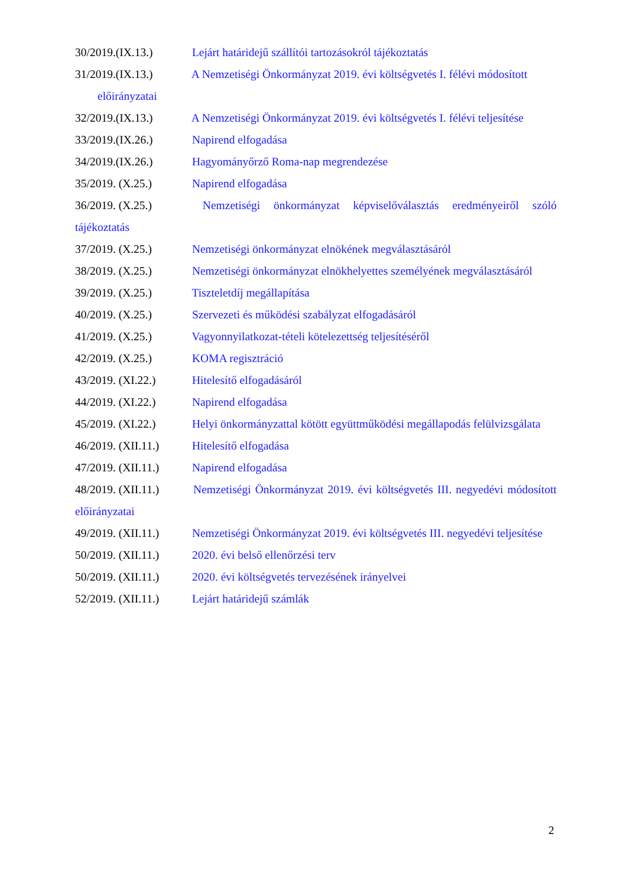30/2019.(IX.13.) Lejárt határidejű szállítói tartozásokról tájékoztatás
31/2019.(IX.13.) A Nemzetiségi Önkormányzat 2019. évi költségvetés I. félévi módosított
előirányzatai
32/2019.(IX.13.) A Nemzetiségi Önkormányzat 2019. évi költségvetés I. félévi teljesítése
33/2019.(IX.26.) Napirend elfogadása
34/2019.(IX.26.) Hagyományőrző Roma-nap megrendezése
35/2019. (X.25.) Napirend elfogadása
36/2019. (X.25.) Nemzetiségi önkormányzat képviselőválasztás eredményeiről szóló tájékoztatás
37/2019. (X.25.) Nemzetiségi önkormányzat elnökének megválasztásáról
38/2019. (X.25.) Nemzetiségi önkormányzat elnökhelyettes személyének megválasztásáról
39/2019. (X.25.) Tiszteletdíj megállapítása
40/2019. (X.25.) Szervezeti és működési szabályzat elfogadásáról
41/2019. (X.25.) Vagyonnyilatkozat-tételi kötelezettség teljesítéséről
42/2019. (X.25.) KOMA regisztráció
43/2019. (XI.22.) Hitelesítő elfogadásáról
44/2019. (XI.22.) Napirend elfogadása
45/2019. (XI.22.) Helyi önkormányzattal kötött együttműködési megállapodás felülvizsgálata
46/2019. (XII.11.) Hitelesítő elfogadása
47/2019. (XII.11.) Napirend elfogadása
48/2019. (XII.11.) Nemzetiségi Önkormányzat 2019. évi költségvetés III. negyedévi módosított előirányzatai
49/2019. (XII.11.) Nemzetiségi Önkormányzat 2019. évi költségvetés III. negyedévi teljesítése
50/2019. (XII.11.) 2020. évi belső ellenőrzési terv
50/2019. (XII.11.) 2020. évi költségvetés tervezésének irányelvei
52/2019. (XII.11.) Lejárt határidejű számlák
2